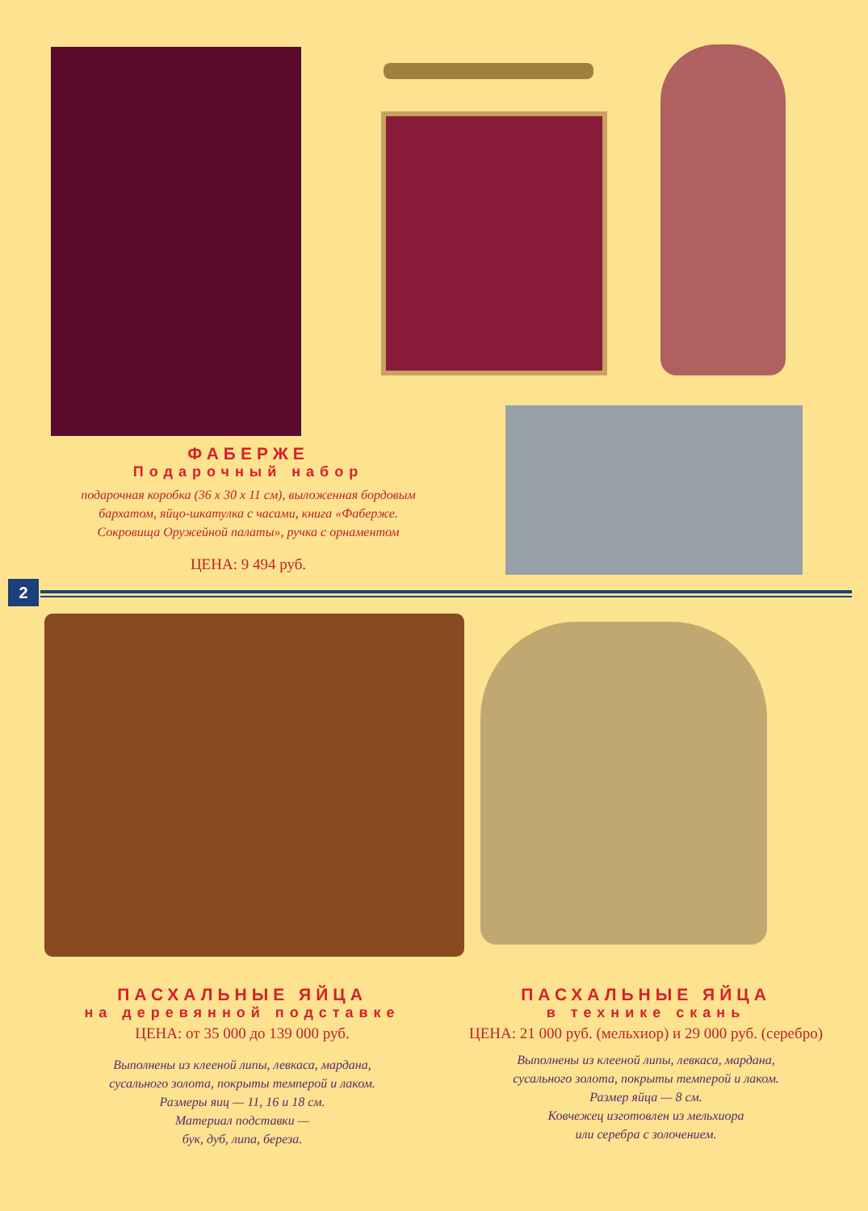ФАБЕРЖЕ
Подарочный набор
подарочная коробка (36 x 30 x 11 см), выложенная бордовым
бархатом, яйцо-шкатулка с часами, книга «Фаберже.
Сокровища Оружейной палаты», ручка с орнаментом
ЦЕНА: 9 494 руб.
2
ПАСХАЛЬНЫЕ ЯЙЦА
на деревянной подставке
ЦЕНА: от 35 000 до 139 000 руб.
Выполнены из клееной липы, левкаса, мардана,
сусального золота, покрыты темперой и лаком.
Размеры яиц — 11, 16 и 18 см.
Материал подставки —
бук, дуб, липа, береза.
ПАСХАЛЬНЫЕ ЯЙЦА
в технике скань
ЦЕНА: 21 000 руб. (мельхиор) и 29 000 руб. (серебро)
Выполнены из клееной липы, левкаса, мардана,
сусального золота, покрыты темперой и лаком.
Размер яйца — 8 см.
Ковчежец изготовлен из мельхиора
или серебра с золочением.